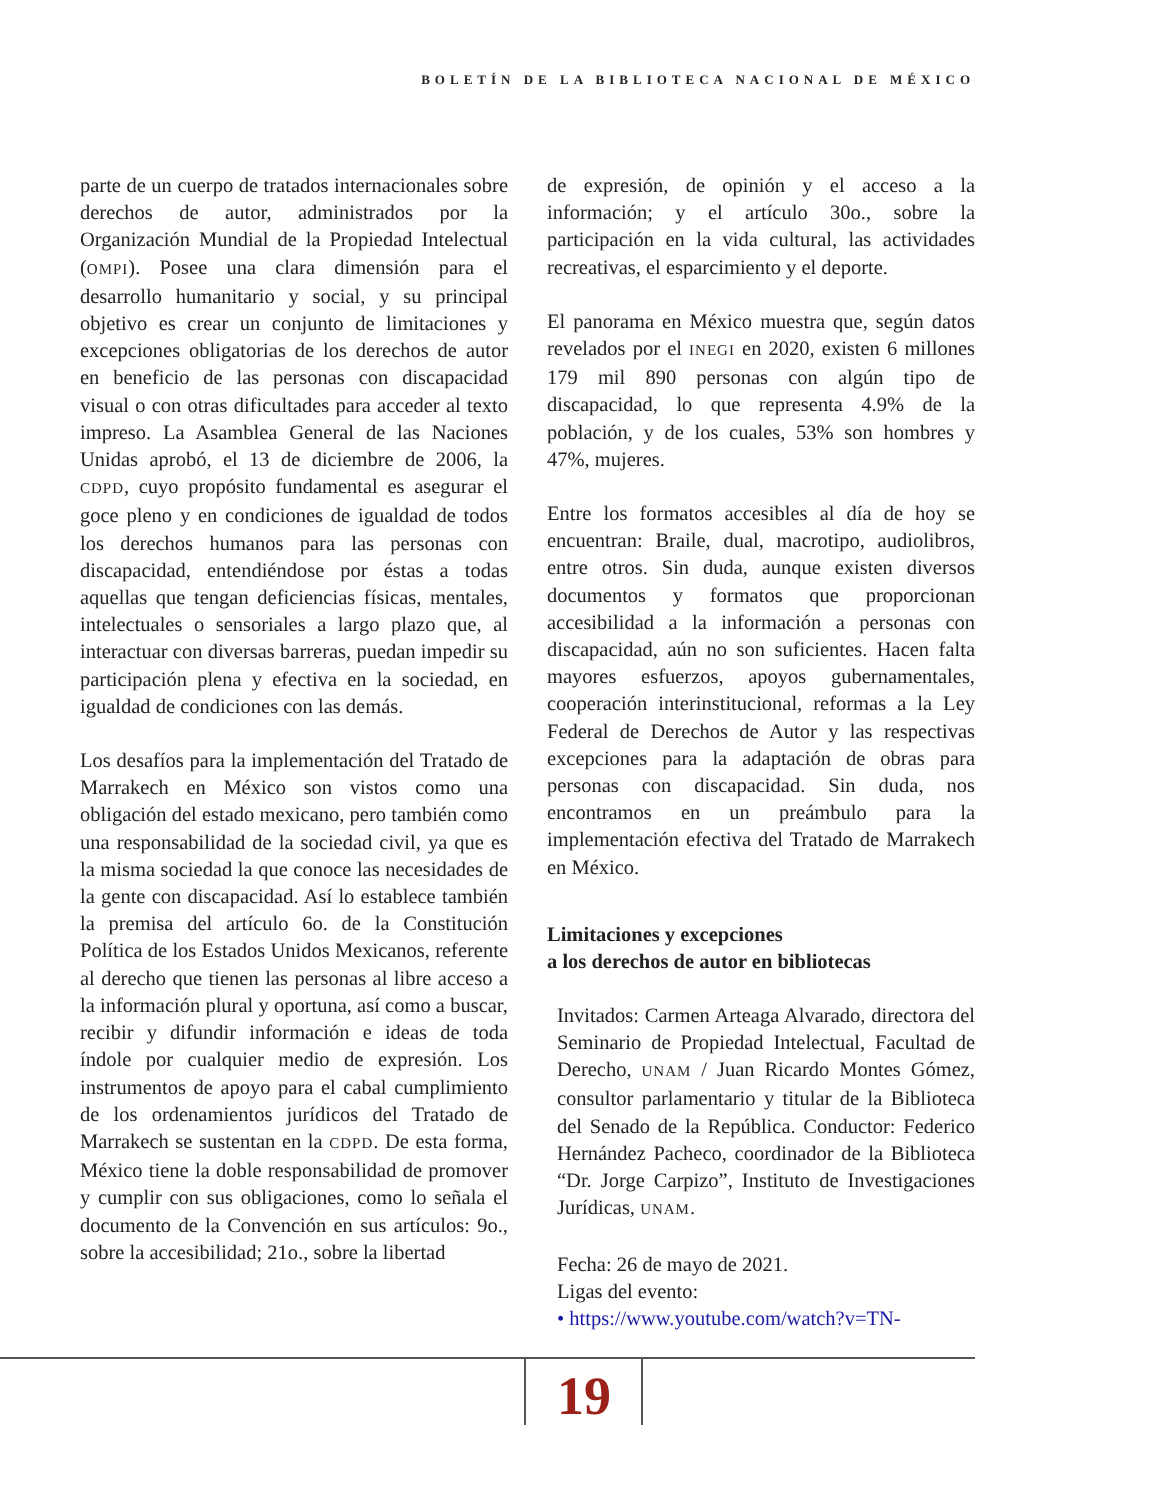BOLETÍN DE LA BIBLIOTECA NACIONAL DE MÉXICO
parte de un cuerpo de tratados internacionales sobre derechos de autor, administrados por la Organización Mundial de la Propiedad Intelectual (OMPI). Posee una clara dimensión para el desarrollo humanitario y social, y su principal objetivo es crear un conjunto de limitaciones y excepciones obligatorias de los derechos de autor en beneficio de las personas con discapacidad visual o con otras dificultades para acceder al texto impreso. La Asamblea General de las Naciones Unidas aprobó, el 13 de diciembre de 2006, la CDPD, cuyo propósito fundamental es asegurar el goce pleno y en condiciones de igualdad de todos los derechos humanos para las personas con discapacidad, entendiéndose por éstas a todas aquellas que tengan deficiencias físicas, mentales, intelectuales o sensoriales a largo plazo que, al interactuar con diversas barreras, puedan impedir su participación plena y efectiva en la sociedad, en igualdad de condiciones con las demás.
Los desafíos para la implementación del Tratado de Marrakech en México son vistos como una obligación del estado mexicano, pero también como una responsabilidad de la sociedad civil, ya que es la misma sociedad la que conoce las necesidades de la gente con discapacidad. Así lo establece también la premisa del artículo 6o. de la Constitución Política de los Estados Unidos Mexicanos, referente al derecho que tienen las personas al libre acceso a la información plural y oportuna, así como a buscar, recibir y difundir información e ideas de toda índole por cualquier medio de expresión. Los instrumentos de apoyo para el cabal cumplimiento de los ordenamientos jurídicos del Tratado de Marrakech se sustentan en la CDPD. De esta forma, México tiene la doble responsabilidad de promover y cumplir con sus obligaciones, como lo señala el documento de la Convención en sus artículos: 9o., sobre la accesibilidad; 21o., sobre la libertad
de expresión, de opinión y el acceso a la información; y el artículo 30o., sobre la participación en la vida cultural, las actividades recreativas, el esparcimiento y el deporte.
El panorama en México muestra que, según datos revelados por el INEGI en 2020, existen 6 millones 179 mil 890 personas con algún tipo de discapacidad, lo que representa 4.9% de la población, y de los cuales, 53% son hombres y 47%, mujeres.
Entre los formatos accesibles al día de hoy se encuentran: Braile, dual, macrotipo, audiolibros, entre otros. Sin duda, aunque existen diversos documentos y formatos que proporcionan accesibilidad a la información a personas con discapacidad, aún no son suficientes. Hacen falta mayores esfuerzos, apoyos gubernamentales, cooperación interinstitucional, reformas a la Ley Federal de Derechos de Autor y las respectivas excepciones para la adaptación de obras para personas con discapacidad. Sin duda, nos encontramos en un preámbulo para la implementación efectiva del Tratado de Marrakech en México.
Limitaciones y excepciones
a los derechos de autor en bibliotecas
Invitados: Carmen Arteaga Alvarado, directora del Seminario de Propiedad Intelectual, Facultad de Derecho, UNAM / Juan Ricardo Montes Gómez, consultor parlamentario y titular de la Biblioteca del Senado de la República. Conductor: Federico Hernández Pacheco, coordinador de la Biblioteca “Dr. Jorge Carpizo”, Instituto de Investigaciones Jurídicas, UNAM.
Fecha: 26 de mayo de 2021.
Ligas del evento:
• https://www.youtube.com/watch?v=TN-
19